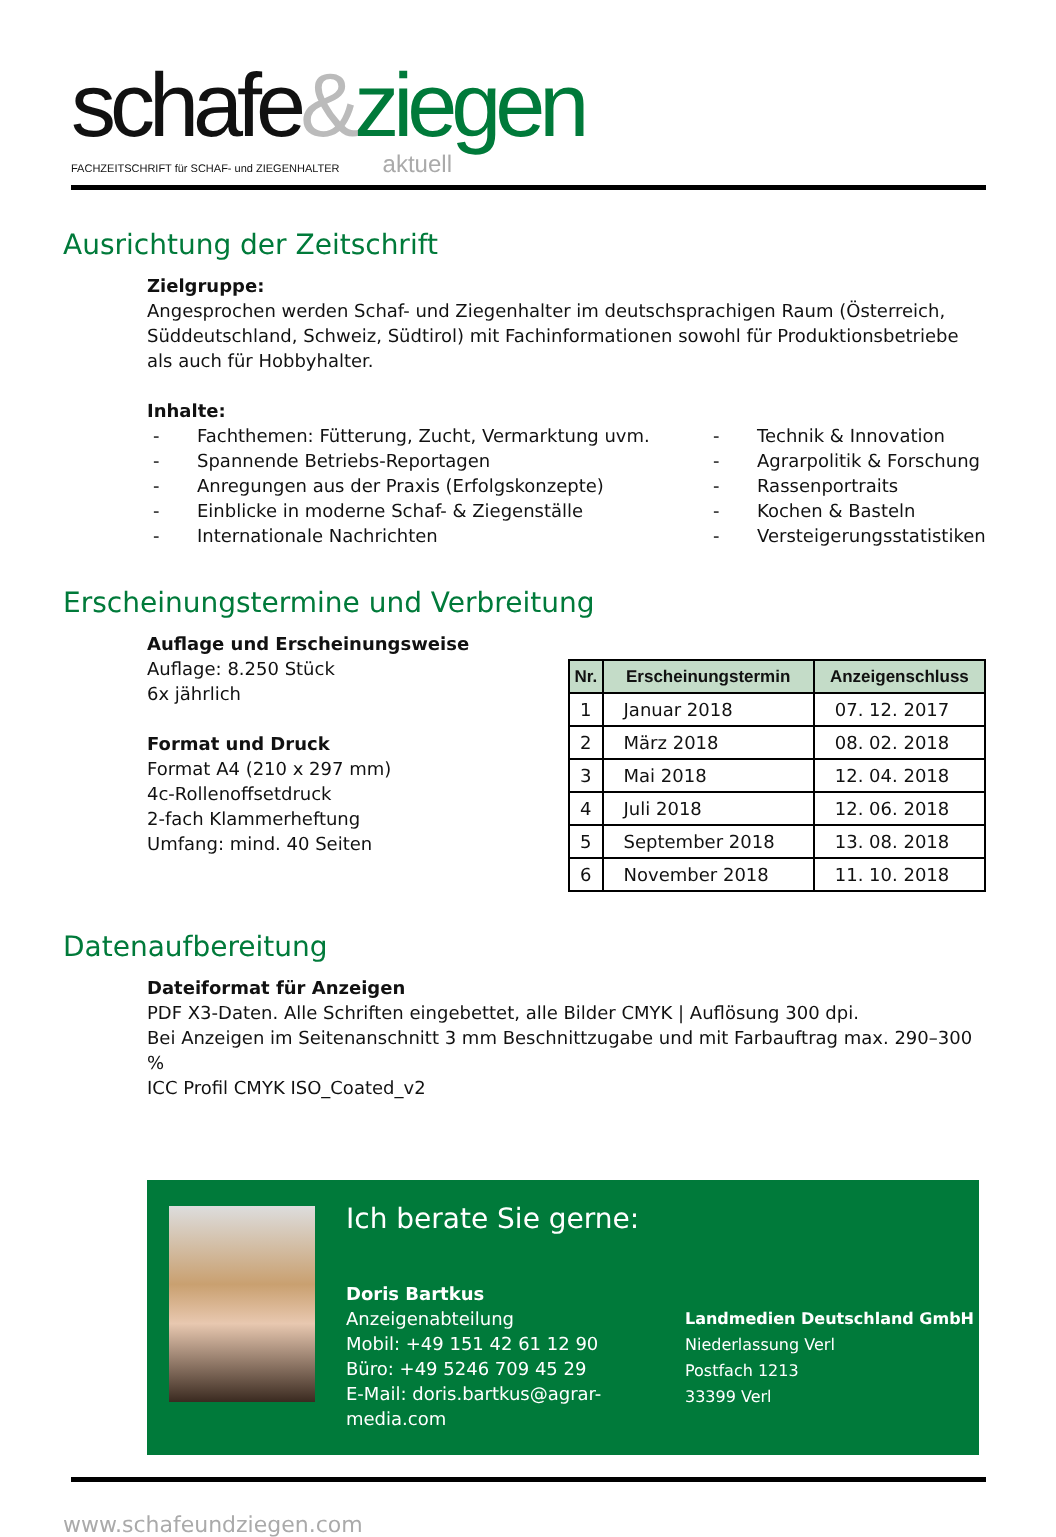schafe&ziegen
FACHZEITSCHRIFT für SCHAF- und ZIEGENHALTER aktuell
Ausrichtung der Zeitschrift
Zielgruppe:
Angesprochen werden Schaf- und Ziegenhalter im deutschsprachigen Raum (Österreich, Süddeutschland, Schweiz, Südtirol) mit Fachinformationen sowohl für Produktionsbetriebe als auch für Hobbyhalter.
Inhalte:
- Fachthemen: Fütterung, Zucht, Vermarktung uvm.
- Spannende Betriebs-Reportagen
- Anregungen aus der Praxis (Erfolgskonzepte)
- Einblicke in moderne Schaf- & Ziegenställe
- Internationale Nachrichten
- Technik & Innovation
- Agrarpolitik & Forschung
- Rassenportraits
- Kochen & Basteln
- Versteigerungsstatistiken
Erscheinungstermine und Verbreitung
Auflage und Erscheinungsweise
Auflage: 8.250 Stück
6x jährlich
Format und Druck
Format A4 (210 x 297 mm)
4c-Rollenoffsetdruck
2-fach Klammerheftung
Umfang: mind. 40 Seiten
| Nr. | Erscheinungstermin | Anzeigenschluss |
| --- | --- | --- |
| 1 | Januar 2018 | 07. 12. 2017 |
| 2 | März 2018 | 08. 02. 2018 |
| 3 | Mai 2018 | 12. 04. 2018 |
| 4 | Juli 2018 | 12. 06. 2018 |
| 5 | September 2018 | 13. 08. 2018 |
| 6 | November 2018 | 11. 10. 2018 |
Datenaufbereitung
Dateiformat für Anzeigen
PDF X3-Daten. Alle Schriften eingebettet, alle Bilder CMYK | Auflösung 300 dpi.
Bei Anzeigen im Seitenanschnitt 3 mm Beschnittzugabe und mit Farbauftrag max. 290–300 %
ICC Profil CMYK ISO_Coated_v2
Ich berate Sie gerne:
Doris Bartkus
Anzeigenabteilung
Mobil: +49 151 42 61 12 90
Büro: +49 5246 709 45 29
E-Mail: doris.bartkus@agrar-media.com
Landmedien Deutschland GmbH
Niederlassung Verl
Postfach 1213
33399 Verl
www.schafeundziegen.com